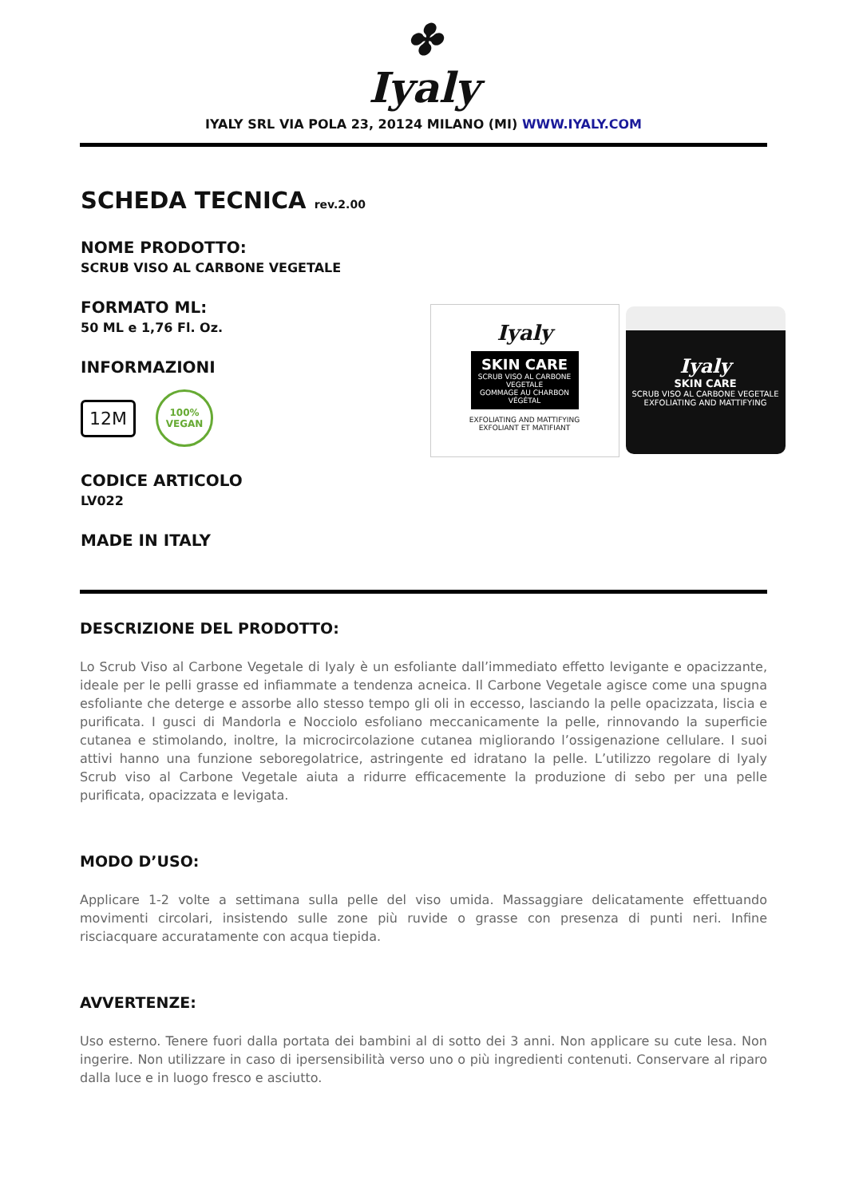✤
Iyaly
IYALY SRL VIA POLA 23, 20124 MILANO (MI) WWW.IYALY.COM
SCHEDA TECNICA rev.2.00
NOME PRODOTTO:
SCRUB VISO AL CARBONE VEGETALE
FORMATO ML:
50 ML e 1,76 Fl. Oz.
INFORMAZIONI
12M
100%
VEGAN
CODICE ARTICOLO
LV022
MADE IN ITALY
Iyaly
SKIN CARE
SCRUB VISO AL CARBONE VEGETALE
GOMMAGE AU CHARBON VÉGÉTAL
EXFOLIATING AND MATTIFYING
EXFOLIANT ET MATIFIANT
Iyaly
SKIN CARE
SCRUB VISO AL CARBONE VEGETALE
EXFOLIATING AND MATTIFYING
DESCRIZIONE DEL PRODOTTO:
Lo Scrub Viso al Carbone Vegetale di Iyaly è un esfoliante dall’immediato effetto levigante e opacizzante, ideale per le pelli grasse ed infiammate a tendenza acneica. Il Carbone Vegetale agisce come una spugna esfoliante che deterge e assorbe allo stesso tempo gli oli in eccesso, lasciando la pelle opacizzata, liscia e purificata. I gusci di Mandorla e Nocciolo esfoliano meccanicamente la pelle, rinnovando la superficie cutanea e stimolando, inoltre, la microcircolazione cutanea migliorando l’ossigenazione cellulare. I suoi attivi hanno una funzione seboregolatrice, astringente ed idratano la pelle. L’utilizzo regolare di Iyaly Scrub viso al Carbone Vegetale aiuta a ridurre efficacemente la produzione di sebo per una pelle purificata, opacizzata e levigata.
MODO D’USO:
Applicare 1-2 volte a settimana sulla pelle del viso umida. Massaggiare delicatamente effettuando movimenti circolari, insistendo sulle zone più ruvide o grasse con presenza di punti neri. Infine risciacquare accuratamente con acqua tiepida.
AVVERTENZE:
Uso esterno. Tenere fuori dalla portata dei bambini al di sotto dei 3 anni. Non applicare su cute lesa. Non ingerire. Non utilizzare in caso di ipersensibilità verso uno o più ingredienti contenuti. Conservare al riparo dalla luce e in luogo fresco e asciutto.